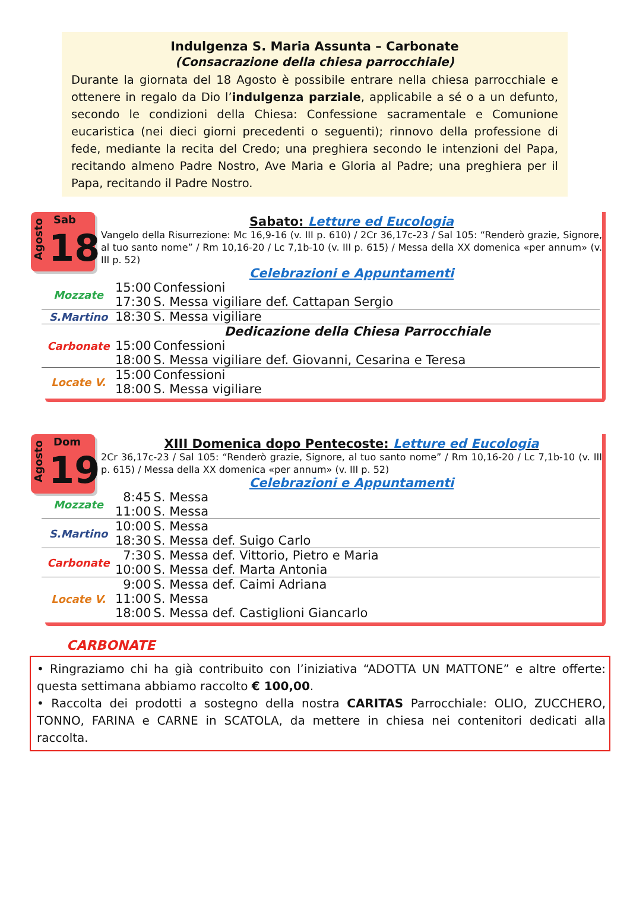Indulgenza S. Maria Assunta – Carbonate
(Consacrazione della chiesa parrocchiale)
Durante la giornata del 18 Agosto è possibile entrare nella chiesa parrocchiale e ottenere in regalo da Dio l’indulgenza parziale, applicabile a sé o a un defunto, secondo le condizioni della Chiesa: Confessione sacramentale e Comunione eucaristica (nei dieci giorni precedenti o seguenti); rinnovo della professione di fede, mediante la recita del Credo; una preghiera secondo le intenzioni del Papa, recitando almeno Padre Nostro, Ave Maria e Gloria al Padre; una preghiera per il Papa, recitando il Padre Nostro.
Agosto
Sab
18
Sabato: Letture ed Eucologia
Vangelo della Risurrezione: Mc 16,9-16 (v. III p. 610) / 2Cr 36,17c-23 / Sal 105: “Renderò grazie, Signore, al tuo santo nome” / Rm 10,16-20 / Lc 7,1b-10 (v. III p. 615) / Messa della XX domenica «per annum» (v. III p. 52)
Celebrazioni e Appuntamenti
| Mozzate | 15:00 | Confessioni |
| | 17:30 | S. Messa vigiliare def. Cattapan Sergio |
| S.Martino | 18:30 | S. Messa vigiliare |
| Carbonate | Dedicazione della Chiesa Parrocchiale | |
| | 15:00 | Confessioni |
| | 18:00 | S. Messa vigiliare def. Giovanni, Cesarina e Teresa |
| Locate V. | 15:00 | Confessioni |
| | 18:00 | S. Messa vigiliare |
Agosto
Dom
19
XIII Domenica dopo Pentecoste: Letture ed Eucologia
2Cr 36,17c-23 / Sal 105: “Renderò grazie, Signore, al tuo santo nome” / Rm 10,16-20 / Lc 7,1b-10 (v. III p. 615) / Messa della XX domenica «per annum» (v. III p. 52)
Celebrazioni e Appuntamenti
| Mozzate | 8:45 | S. Messa |
| | 11:00 | S. Messa |
| S.Martino | 10:00 | S. Messa |
| | 18:30 | S. Messa def. Suigo Carlo |
| Carbonate | 7:30 | S. Messa def. Vittorio, Pietro e Maria |
| | 10:00 | S. Messa def. Marta Antonia |
| Locate V. | 9:00 | S. Messa def. Caimi Adriana |
| | 11:00 | S. Messa |
| | 18:00 | S. Messa def. Castiglioni Giancarlo |
CARBONATE
• Ringraziamo chi ha già contribuito con l’iniziativa “ADOTTA UN MATTONE” e altre offerte: questa settimana abbiamo raccolto € 100,00.
• Raccolta dei prodotti a sostegno della nostra CARITAS Parrocchiale: OLIO, ZUCCHERO, TONNO, FARINA e CARNE in SCATOLA, da mettere in chiesa nei contenitori dedicati alla raccolta.